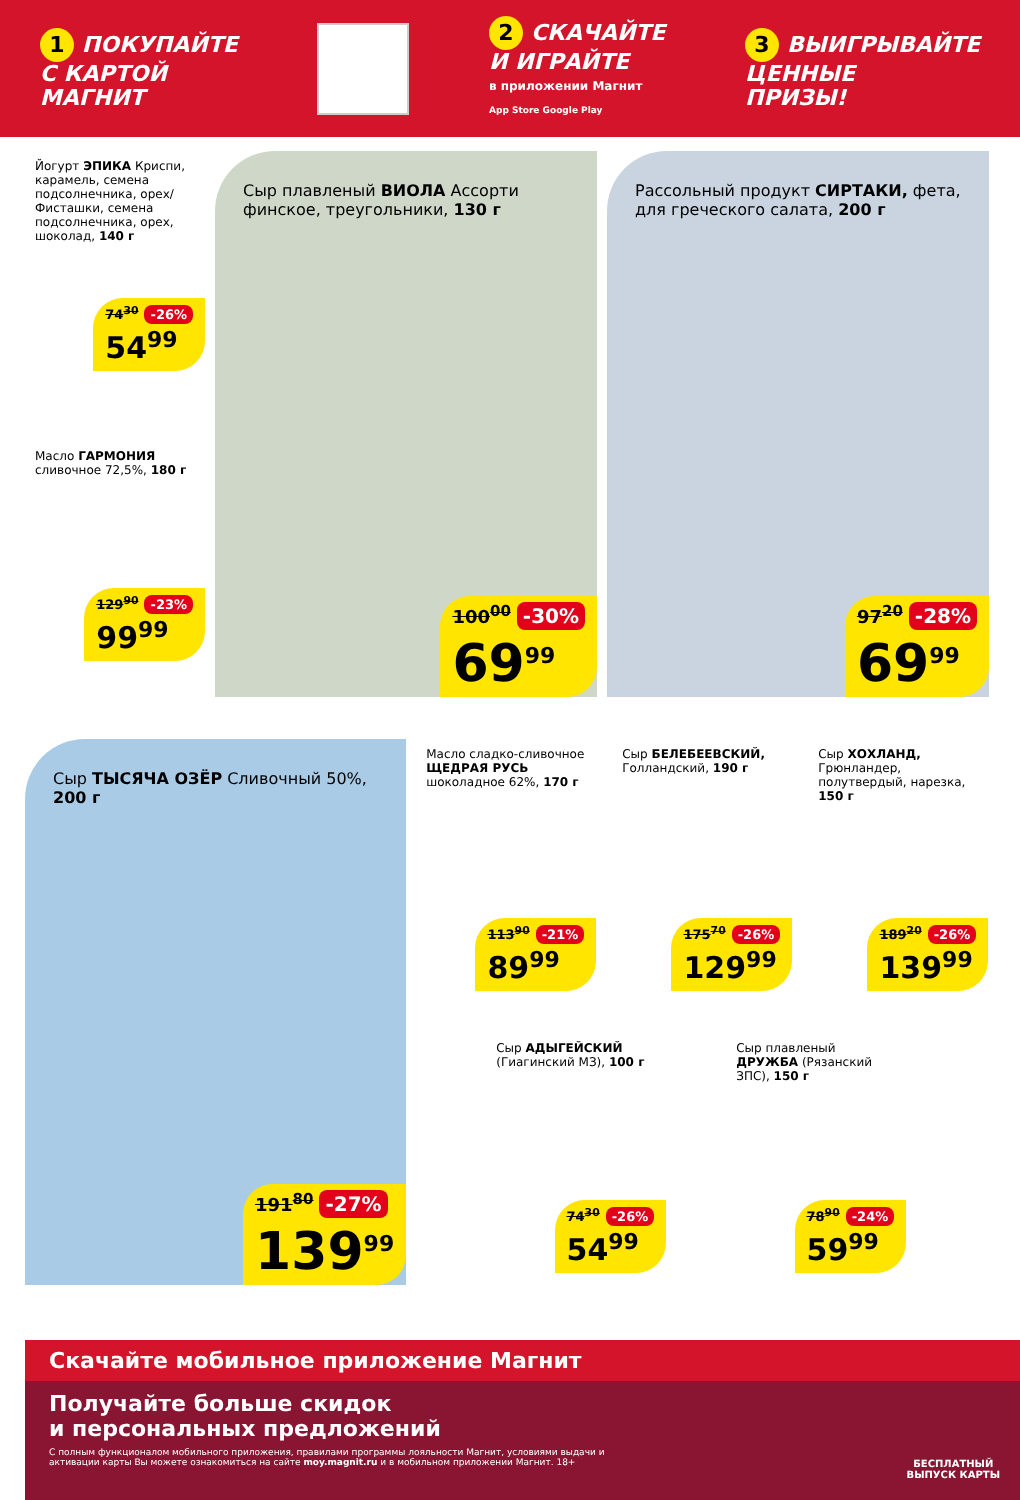1 ПОКУПАЙТЕ
С КАРТОЙ
МАГНИТ
2 СКАЧАЙТЕ
И ИГРАЙТЕ
в приложении Магнит
App Store Google Play
3 ВЫИГРЫВАЙТЕ
ЦЕННЫЕ
ПРИЗЫ!
Йогурт ЭПИКА Криспи, карамель, семена подсолнечника, орех/ Фисташки, семена подсолнечника, орех, шоколад, 140 г
74<sup>30</sup> -26%
54<sup>99</sup>
Масло ГАРМОНИЯ сливочное 72,5%, 180 г
129<sup>90</sup> -23%
99<sup>99</sup>
Сыр плавленый ВИОЛА Ассорти финское, треугольники, 130 г
100<sup>00</sup> -30%
69<sup>99</sup>
Рассольный продукт СИРТАКИ, фета, для греческого салата, 200 г
97<sup>20</sup> -28%
69<sup>99</sup>
Сыр ТЫСЯЧА ОЗЁР Сливочный 50%, 200 г
191<sup>80</sup> -27%
139<sup>99</sup>
Масло сладко-сливочное ЩЕДРАЯ РУСЬ шоколадное 62%, 170 г
113<sup>90</sup> -21%
89<sup>99</sup>
Сыр БЕЛЕБЕЕВСКИЙ, Голландский, 190 г
175<sup>70</sup> -26%
129<sup>99</sup>
Сыр ХОХЛАНД, Грюнландер, полутвердый, нарезка, 150 г
189<sup>20</sup> -26%
139<sup>99</sup>
Сыр АДЫГЕЙСКИЙ (Гиагинский МЗ), 100 г
74<sup>30</sup> -26%
54<sup>99</sup>
Сыр плавленый ДРУЖБА (Рязанский ЗПС), 150 г
78<sup>90</sup> -24%
59<sup>99</sup>
Скачайте мобильное приложение Магнит
Получайте больше скидок
и персональных предложений
С полным функционалом мобильного приложения, правилами программы лояльности Магнит, условиями выдачи и активации карты Вы можете ознакомиться на сайте moy.magnit.ru и в мобильном приложении Магнит. 18+
БЕСПЛАТНЫЙ
ВЫПУСК КАРТЫ